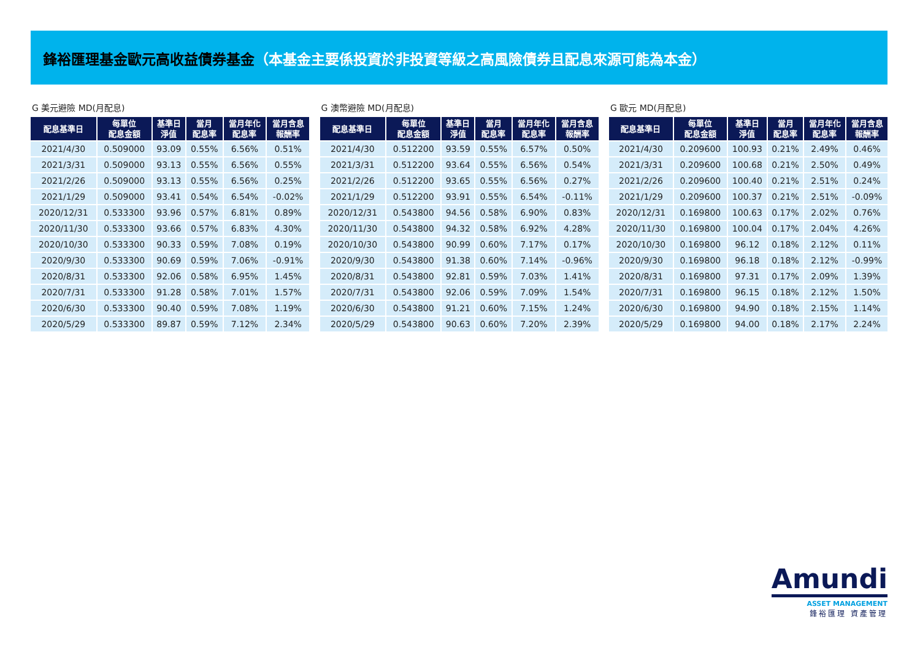鋒裕匯理基金歐元高收益債券基金（本基金主要係投資於非投資等級之高風險債券且配息來源可能為本金）
G 美元避險 MD(月配息)
| 配息基準日 | 每單位 配息金額 | 基準日 淨值 | 當月 配息率 | 當月年化 配息率 | 當月含息 報酬率 |
| --- | --- | --- | --- | --- | --- |
| 2021/4/30 | 0.509000 | 93.09 | 0.55% | 6.56% | 0.51% |
| 2021/3/31 | 0.509000 | 93.13 | 0.55% | 6.56% | 0.55% |
| 2021/2/26 | 0.509000 | 93.13 | 0.55% | 6.56% | 0.25% |
| 2021/1/29 | 0.509000 | 93.41 | 0.54% | 6.54% | -0.02% |
| 2020/12/31 | 0.533300 | 93.96 | 0.57% | 6.81% | 0.89% |
| 2020/11/30 | 0.533300 | 93.66 | 0.57% | 6.83% | 4.30% |
| 2020/10/30 | 0.533300 | 90.33 | 0.59% | 7.08% | 0.19% |
| 2020/9/30 | 0.533300 | 90.69 | 0.59% | 7.06% | -0.91% |
| 2020/8/31 | 0.533300 | 92.06 | 0.58% | 6.95% | 1.45% |
| 2020/7/31 | 0.533300 | 91.28 | 0.58% | 7.01% | 1.57% |
| 2020/6/30 | 0.533300 | 90.40 | 0.59% | 7.08% | 1.19% |
| 2020/5/29 | 0.533300 | 89.87 | 0.59% | 7.12% | 2.34% |
G 澳幣避險 MD(月配息)
| 配息基準日 | 每單位 配息金額 | 基準日 淨值 | 當月 配息率 | 當月年化 配息率 | 當月含息 報酬率 |
| --- | --- | --- | --- | --- | --- |
| 2021/4/30 | 0.512200 | 93.59 | 0.55% | 6.57% | 0.50% |
| 2021/3/31 | 0.512200 | 93.64 | 0.55% | 6.56% | 0.54% |
| 2021/2/26 | 0.512200 | 93.65 | 0.55% | 6.56% | 0.27% |
| 2021/1/29 | 0.512200 | 93.91 | 0.55% | 6.54% | -0.11% |
| 2020/12/31 | 0.543800 | 94.56 | 0.58% | 6.90% | 0.83% |
| 2020/11/30 | 0.543800 | 94.32 | 0.58% | 6.92% | 4.28% |
| 2020/10/30 | 0.543800 | 90.99 | 0.60% | 7.17% | 0.17% |
| 2020/9/30 | 0.543800 | 91.38 | 0.60% | 7.14% | -0.96% |
| 2020/8/31 | 0.543800 | 92.81 | 0.59% | 7.03% | 1.41% |
| 2020/7/31 | 0.543800 | 92.06 | 0.59% | 7.09% | 1.54% |
| 2020/6/30 | 0.543800 | 91.21 | 0.60% | 7.15% | 1.24% |
| 2020/5/29 | 0.543800 | 90.63 | 0.60% | 7.20% | 2.39% |
G 歐元 MD(月配息)
| 配息基準日 | 每單位 配息金額 | 基準日 淨值 | 當月 配息率 | 當月年化 配息率 | 當月含息 報酬率 |
| --- | --- | --- | --- | --- | --- |
| 2021/4/30 | 0.209600 | 100.93 | 0.21% | 2.49% | 0.46% |
| 2021/3/31 | 0.209600 | 100.68 | 0.21% | 2.50% | 0.49% |
| 2021/2/26 | 0.209600 | 100.40 | 0.21% | 2.51% | 0.24% |
| 2021/1/29 | 0.209600 | 100.37 | 0.21% | 2.51% | -0.09% |
| 2020/12/31 | 0.169800 | 100.63 | 0.17% | 2.02% | 0.76% |
| 2020/11/30 | 0.169800 | 100.04 | 0.17% | 2.04% | 4.26% |
| 2020/10/30 | 0.169800 | 96.12 | 0.18% | 2.12% | 0.11% |
| 2020/9/30 | 0.169800 | 96.18 | 0.18% | 2.12% | -0.99% |
| 2020/8/31 | 0.169800 | 97.31 | 0.17% | 2.09% | 1.39% |
| 2020/7/31 | 0.169800 | 96.15 | 0.18% | 2.12% | 1.50% |
| 2020/6/30 | 0.169800 | 94.90 | 0.18% | 2.15% | 1.14% |
| 2020/5/29 | 0.169800 | 94.00 | 0.18% | 2.17% | 2.24% |
Amundi
ASSET MANAGEMENT
鋒裕匯理 資產管理